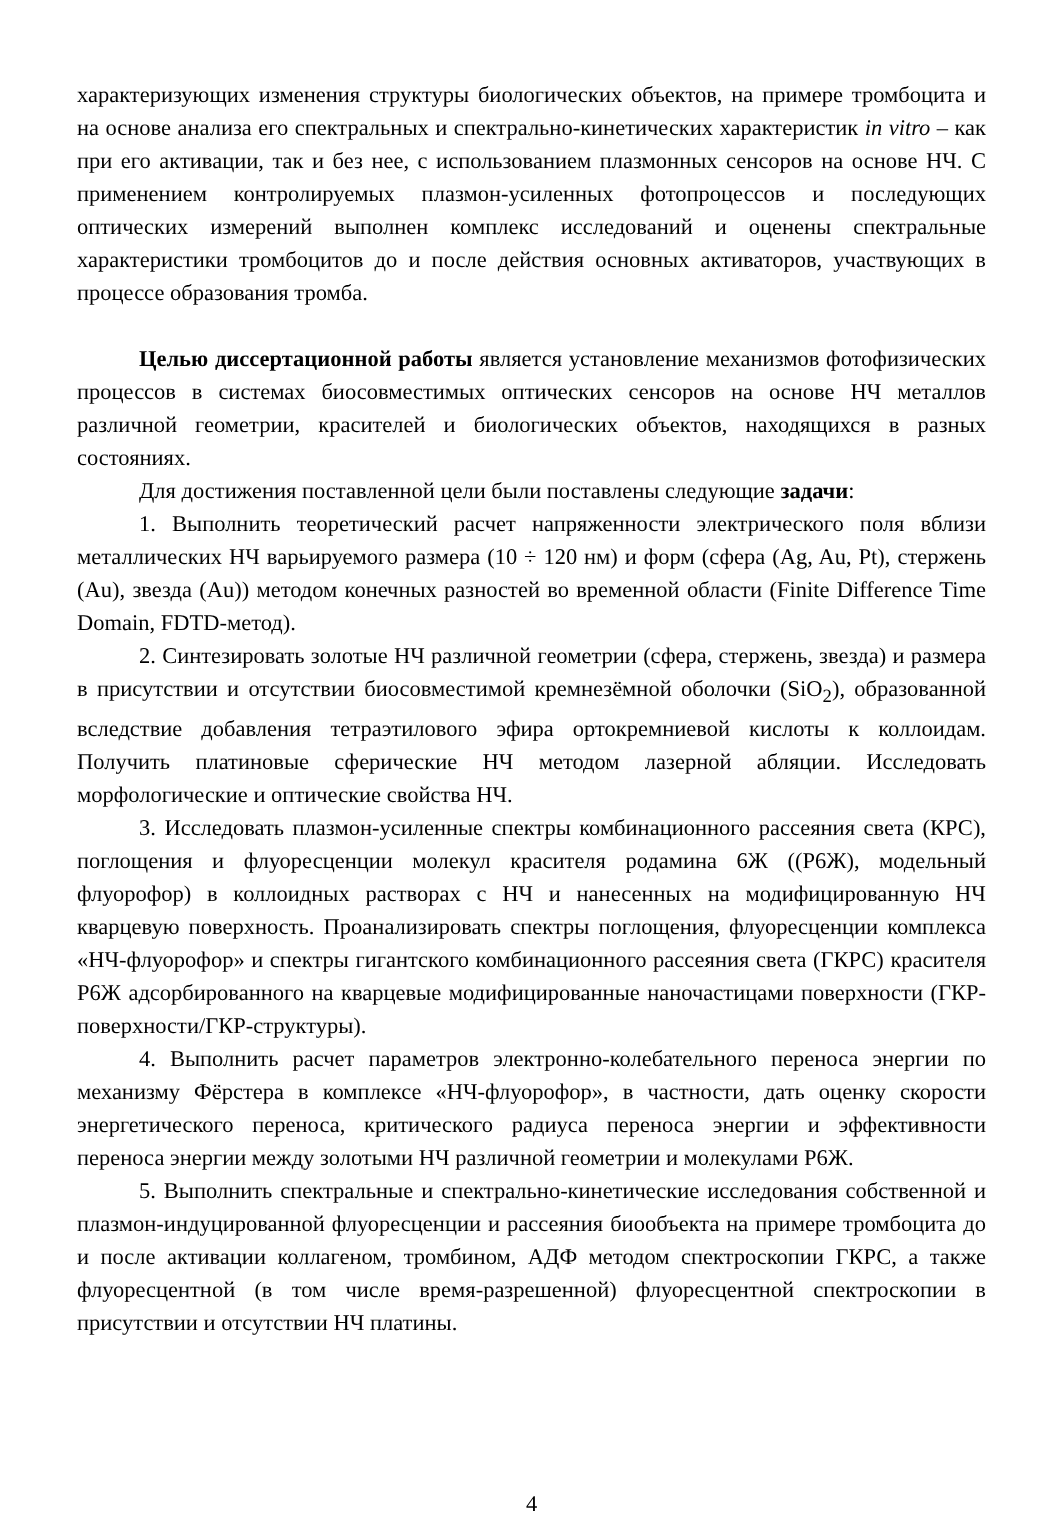характеризующих изменения структуры биологических объектов, на примере тромбоцита и на основе анализа его спектральных и спектрально-кинетических характеристик in vitro – как при его активации, так и без нее, с использованием плазмонных сенсоров на основе НЧ. С применением контролируемых плазмон-усиленных фотопроцессов и последующих оптических измерений выполнен комплекс исследований и оценены спектральные характеристики тромбоцитов до и после действия основных активаторов, участвующих в процессе образования тромба.
Целью диссертационной работы является установление механизмов фотофизических процессов в системах биосовместимых оптических сенсоров на основе НЧ металлов различной геометрии, красителей и биологических объектов, находящихся в разных состояниях.
Для достижения поставленной цели были поставлены следующие задачи:
1. Выполнить теоретический расчет напряженности электрического поля вблизи металлических НЧ варьируемого размера (10 ÷ 120 нм) и форм (сфера (Ag, Au, Pt), стержень (Au), звезда (Au)) методом конечных разностей во временной области (Finite Difference Time Domain, FDTD-метод).
2. Синтезировать золотые НЧ различной геометрии (сфера, стержень, звезда) и размера в присутствии и отсутствии биосовместимой кремнезёмной оболочки (SiO<sub>2</sub>), образованной вследствие добавления тетраэтилового эфира ортокремниевой кислоты к коллоидам. Получить платиновые сферические НЧ методом лазерной абляции. Исследовать морфологические и оптические свойства НЧ.
3. Исследовать плазмон-усиленные спектры комбинационного рассеяния света (КРС), поглощения и флуоресценции молекул красителя родамина 6Ж ((Р6Ж), модельный флуорофор) в коллоидных растворах с НЧ и нанесенных на модифицированную НЧ кварцевую поверхность. Проанализировать спектры поглощения, флуоресценции комплекса «НЧ-флуорофор» и спектры гигантского комбинационного рассеяния света (ГКРС) красителя Р6Ж адсорбированного на кварцевые модифицированные наночастицами поверхности (ГКР-поверхности/ГКР-структуры).
4. Выполнить расчет параметров электронно-колебательного переноса энергии по механизму Фёрстера в комплексе «НЧ-флуорофор», в частности, дать оценку скорости энергетического переноса, критического радиуса переноса энергии и эффективности переноса энергии между золотыми НЧ различной геометрии и молекулами Р6Ж.
5. Выполнить спектральные и спектрально-кинетические исследования собственной и плазмон-индуцированной флуоресценции и рассеяния биообъекта на примере тромбоцита до и после активации коллагеном, тромбином, АДФ методом спектроскопии ГКРС, а также флуоресцентной (в том числе время-разрешенной) флуоресцентной спектроскопии в присутствии и отсутствии НЧ платины.
4